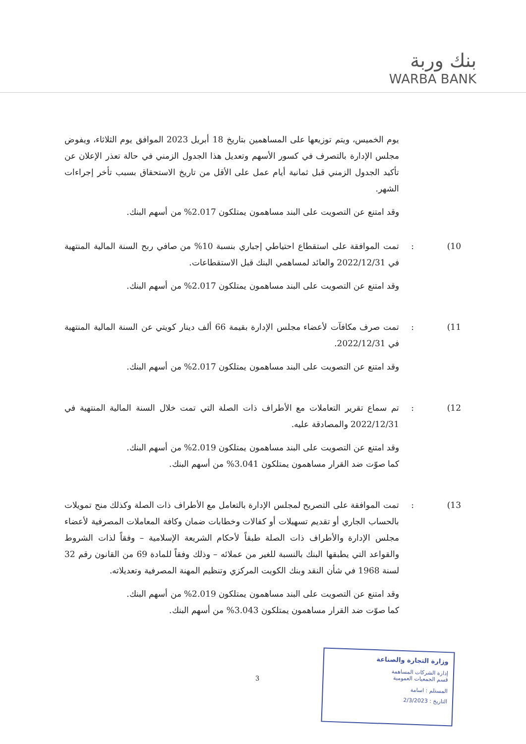بنك وربة
WARBA BANK
يوم الخميس، ويتم توزيعها على المساهمين بتاريخ 18 أبريل 2023 الموافق يوم الثلاثاء، ويفوض مجلس الإدارة بالتصرف في كسور الأسهم وتعديل هذا الجدول الزمني في حالة تعذر الإعلان عن تأكيد الجدول الزمني قبل ثمانية أيام عمل على الأقل من تاريخ الاستحقاق بسبب تأخر إجراءات الشهر.
وقد امتنع عن التصويت على البند مساهمون يمتلكون 2.017% من أسهم البنك.
10) : تمت الموافقة على استقطاع احتياطي إجباري بنسبة 10% من صافي ربح السنة المالية المنتهية في 2022/12/31 والعائد لمساهمي البنك قبل الاستقطاعات.
وقد امتنع عن التصويت على البند مساهمون يمتلكون 2.017% من أسهم البنك.
11) : تمت صرف مكافآت لأعضاء مجلس الإدارة بقيمة 66 ألف دينار كويتي عن السنة المالية المنتهية في 2022/12/31.
وقد امتنع عن التصويت على البند مساهمون يمتلكون 2.017% من أسهم البنك.
12) : تم سماع تقرير التعاملات مع الأطراف ذات الصلة التي تمت خلال السنة المالية المنتهية في 2022/12/31 والمصادقة عليه.
وقد امتنع عن التصويت على البند مساهمون يمتلكون 2.019% من أسهم البنك.
كما صوّت ضد القرار مساهمون يمتلكون 3.041% من أسهم البنك.
13) : تمت الموافقة على التصريح لمجلس الإدارة بالتعامل مع الأطراف ذات الصلة وكذلك منح تمويلات بالحساب الجاري أو تقديم تسهيلات أو كفالات وخطابات ضمان وكافة المعاملات المصرفية لأعضاء مجلس الإدارة والأطراف ذات الصلة طبقاً لأحكام الشريعة الإسلامية – وفقاً لذات الشروط والقواعد التي يطبقها البنك بالنسبة للغير من عملائه – وذلك وفقاً للمادة 69 من القانون رقم 32 لسنة 1968 في شأن النقد وبنك الكويت المركزي وتنظيم المهنة المصرفية وتعديلاته.
وقد امتنع عن التصويت على البند مساهمون يمتلكون 2.019% من أسهم البنك.
كما صوّت ضد القرار مساهمون يمتلكون 3.043% من أسهم البنك.
3
وزارة التجارة والصناعة
إدارة الشركات المساهمة
قسم الجمعيات العمومية
المستلم : اسامة
التاريخ : 2/3/2023